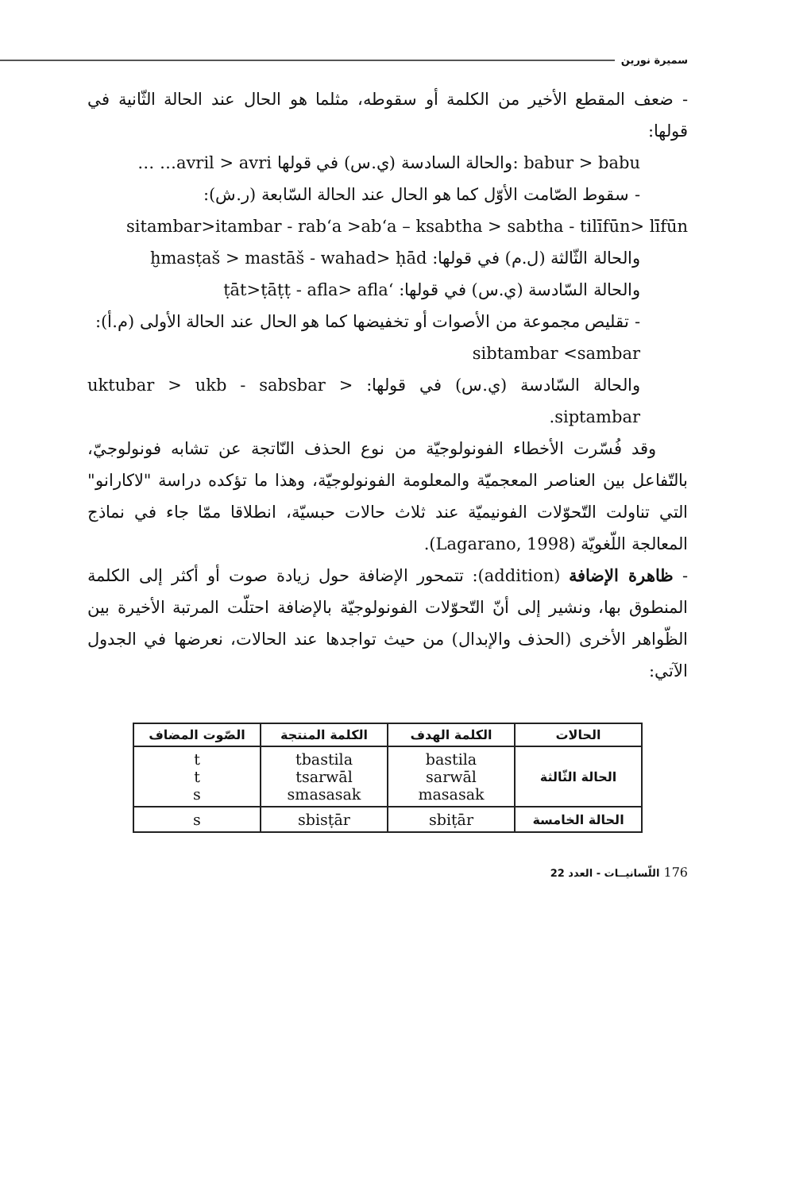سميرة نورين
- ضعف المقطع الأخير من الكلمة أو سقوطه، مثلما هو الحال عند الحالة الثّانية في قولها:
babur > babu :والحالة السادسة (ي.س) في قولها avril > avri… …
- سقوط الصّامت الأوّل كما هو الحال عند الحالة السّابعة (ر.ش):
sitambar>itambar - rab‘a >ab‘a – ksabtha > sabtha - tilīfūn> līfūn
والحالة الثّالثة (ل.م) في قولها: ḫmasṭaš > mastāš - wahad> ḥād
والحالة السّادسة (ي.س) في قولها: ‘ṭāt>ṭāṭṭ - afla> afla
- تقليص مجموعة من الأصوات أو تخفيضها كما هو الحال عند الحالة الأولى (م.أ):
sibtambar <sambar
والحالة السّادسة (ي.س) في قولها: uktubar > ukb - sabsbar > siptambar.
وقد فُسّرت الأخطاء الفونولوجيّة من نوع الحذف النّاتجة عن تشابه فونولوجيّ، بالتّفاعل بين العناصر المعجميّة والمعلومة الفونولوجيّة، وهذا ما تؤكده دراسة "لاكارانو" التي تناولت التّحوّلات الفونيميّة عند ثلاث حالات حبسيّة، انطلاقا ممّا جاء في نماذج المعالجة اللّغويّة (Lagarano, 1998).
- ظاهرة الإضافة (addition): تتمحور الإضافة حول زيادة صوت أو أكثر إلى الكلمة المنطوق بها، ونشير إلى أنّ التّحوّلات الفونولوجيّة بالإضافة احتلّت المرتبة الأخيرة بين الظّواهر الأخرى (الحذف والإبدال) من حيث تواجدها عند الحالات، نعرضها في الجدول الآتي:
| الحالات | الكلمة الهدف | الكلمة المنتجة | الصّوت المضاف |
| --- | --- | --- | --- |
| الحالة الثّالثة | bastila sarwāl masasak | tbastila tsarwāl smasasak | t t s |
| الحالة الخامسة | sbiṭār | sbisṭār | s |
176 اللّسانيــات - العدد 22